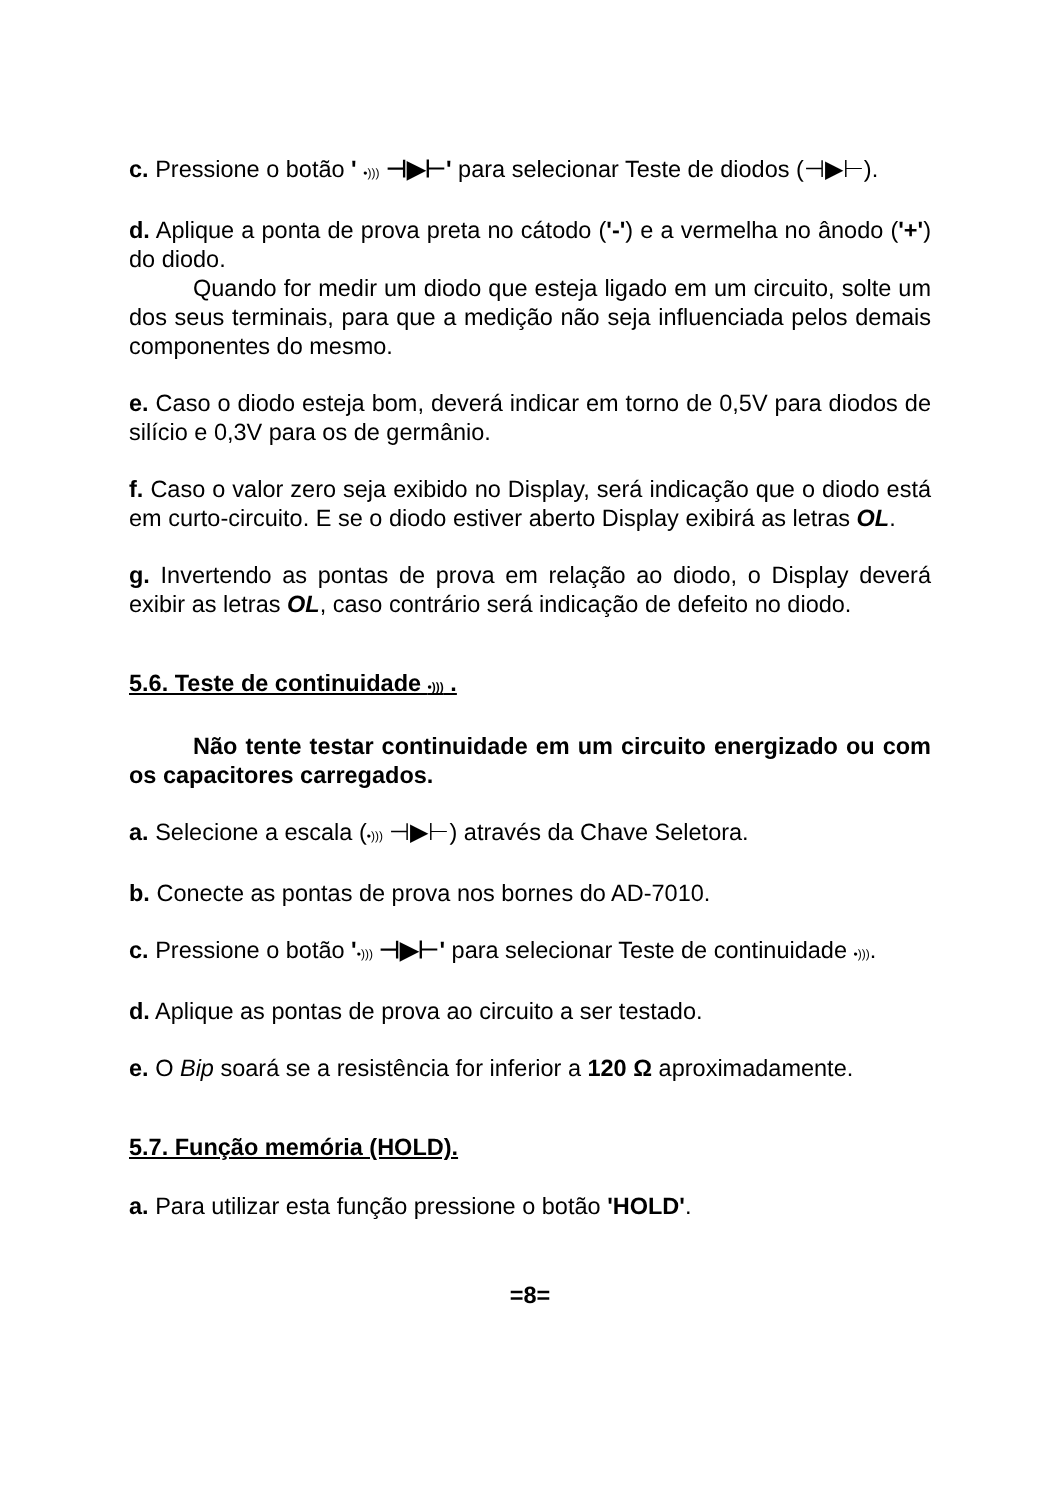c. Pressione o botão ' •))) ⊣▶⊢' para selecionar Teste de diodos (⊣▶⊢).
d. Aplique a ponta de prova preta no cátodo ('-') e a vermelha no ânodo ('+') do diodo.
Quando for medir um diodo que esteja ligado em um circuito, solte um dos seus terminais, para que a medição não seja influenciada pelos demais componentes do mesmo.
e. Caso o diodo esteja bom, deverá indicar em torno de 0,5V para diodos de silício e 0,3V para os de germânio.
f. Caso o valor zero seja exibido no Display, será indicação que o diodo está em curto-circuito. E se o diodo estiver aberto Display exibirá as letras OL.
g. Invertendo as pontas de prova em relação ao diodo, o Display deverá exibir as letras OL, caso contrário será indicação de defeito no diodo.
5.6. Teste de continuidade •))) .
Não tente testar continuidade em um circuito energizado ou com os capacitores carregados.
a. Selecione a escala (•))) ⊣▶⊢) através da Chave Seletora.
b. Conecte as pontas de prova nos bornes do AD-7010.
c. Pressione o botão '•))) ⊣▶⊢' para selecionar Teste de continuidade •))).
d. Aplique as pontas de prova ao circuito a ser testado.
e. O Bip soará se a resistência for inferior a 120 Ω aproximadamente.
5.7. Função memória (HOLD).
a. Para utilizar esta função pressione o botão 'HOLD'.
=8=